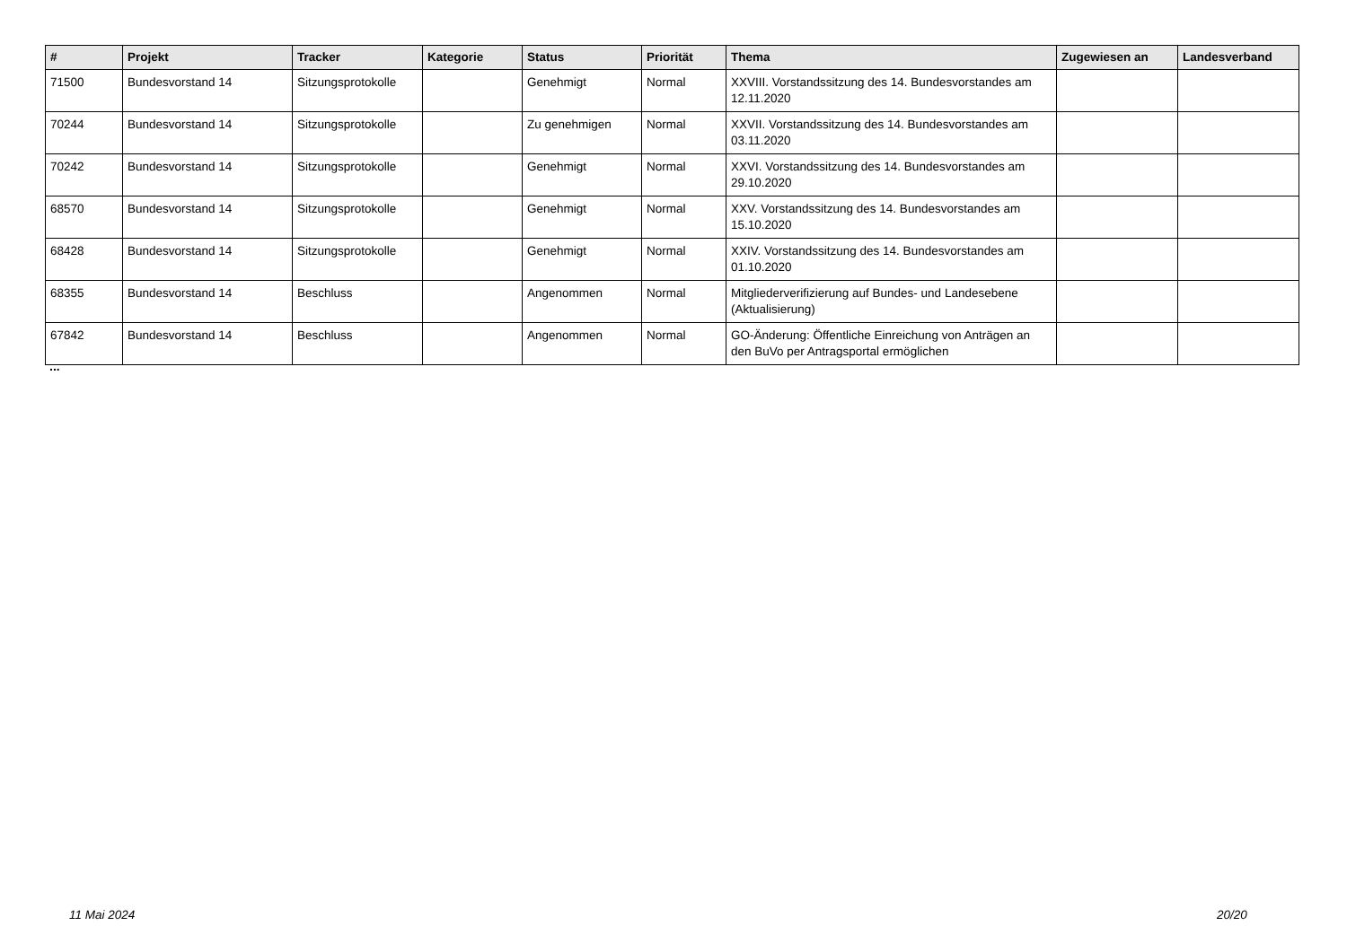| # | Projekt | Tracker | Kategorie | Status | Priorität | Thema | Zugewiesen an | Landesverband |
| --- | --- | --- | --- | --- | --- | --- | --- | --- |
| 71500 | Bundesvorstand 14 | Sitzungsprotokolle | | Genehmigt | Normal | XXVIII. Vorstandssitzung des 14. Bundesvorstandes am 12.11.2020 | | |
| 70244 | Bundesvorstand 14 | Sitzungsprotokolle | | Zu genehmigen | Normal | XXVII. Vorstandssitzung des 14. Bundesvorstandes am 03.11.2020 | | |
| 70242 | Bundesvorstand 14 | Sitzungsprotokolle | | Genehmigt | Normal | XXVI. Vorstandssitzung des 14. Bundesvorstandes am 29.10.2020 | | |
| 68570 | Bundesvorstand 14 | Sitzungsprotokolle | | Genehmigt | Normal | XXV. Vorstandssitzung des 14. Bundesvorstandes am 15.10.2020 | | |
| 68428 | Bundesvorstand 14 | Sitzungsprotokolle | | Genehmigt | Normal | XXIV. Vorstandssitzung des 14. Bundesvorstandes am 01.10.2020 | | |
| 68355 | Bundesvorstand 14 | Beschluss | | Angenommen | Normal | Mitgliederverifizierung auf Bundes- und Landesebene (Aktualisierung) | | |
| 67842 | Bundesvorstand 14 | Beschluss | | Angenommen | Normal | GO-Änderung: Öffentliche Einreichung von Anträgen an den BuVo per Antragsportal ermöglichen | | |
...
11 Mai 2024 20/20